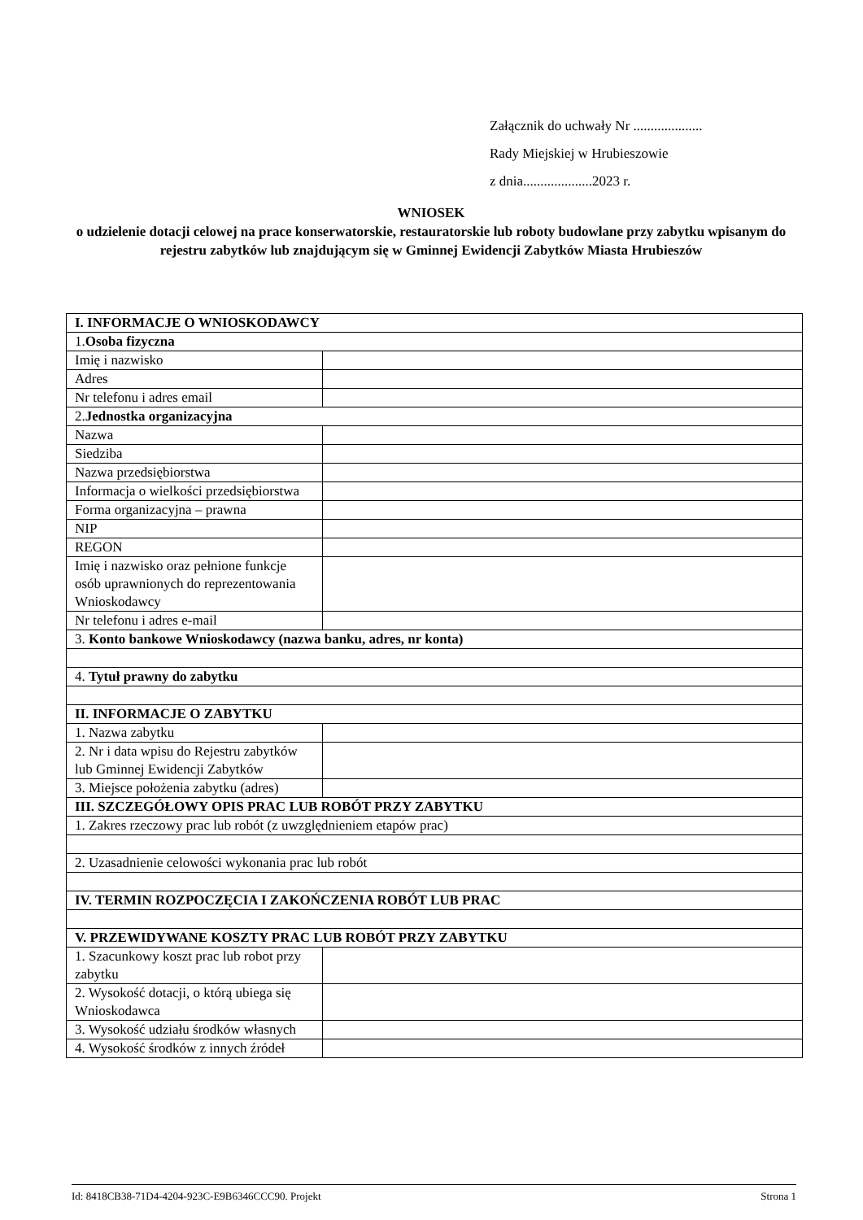Załącznik do uchwały Nr ....................
Rady Miejskiej w Hrubieszowie
z dnia....................2023 r.
WNIOSEK
o udzielenie dotacji celowej na prace konserwatorskie, restauratorskie lub roboty budowlane przy zabytku wpisanym do rejestru zabytków lub znajdującym się w Gminnej Ewidencji Zabytków Miasta Hrubieszów
| I. INFORMACJE O WNIOSKODAWCY | |
| 1. Osoba fizyczna | |
| Imię i nazwisko | |
| Adres | |
| Nr telefonu i adres email | |
| 2. Jednostka organizacyjna | |
| Nazwa | |
| Siedziba | |
| Nazwa przedsiębiorstwa | |
| Informacja o wielkości przedsiębiorstwa | |
| Forma organizacyjna – prawna | |
| NIP | |
| REGON | |
| Imię i nazwisko oraz pełnione funkcje osób uprawnionych do reprezentowania Wnioskodawcy | |
| Nr telefonu i adres e-mail | |
| 3. Konto bankowe Wnioskodawcy (nazwa banku, adres, nr konta) | |
| 4. Tytuł prawny do zabytku | |
| II. INFORMACJE O ZABYTKU | |
| 1. Nazwa zabytku | |
| 2. Nr i data wpisu do Rejestru zabytków lub Gminnej Ewidencji Zabytków | |
| 3. Miejsce położenia zabytku (adres) | |
| III. SZCZEGÓŁOWY OPIS PRAC LUB ROBÓT PRZY ZABYTKU | |
| 1. Zakres rzeczowy prac lub robót (z uwzględnieniem etapów prac) | |
| 2. Uzasadnienie celowości wykonania prac lub robót | |
| IV. TERMIN ROZPOCZĘCIA I ZAKOŃCZENIA ROBÓT LUB PRAC | |
| V. PRZEWIDYWANE KOSZTY PRAC LUB ROBÓT PRZY ZABYTKU | |
| 1. Szacunkowy koszt prac lub robot przy zabytku | |
| 2. Wysokość dotacji, o którą ubiega się Wnioskodawca | |
| 3. Wysokość udziału środków własnych | |
| 4. Wysokość środków z innych źródeł | |
Id: 8418CB38-71D4-4204-923C-E9B6346CCC90. Projekt Strona 1